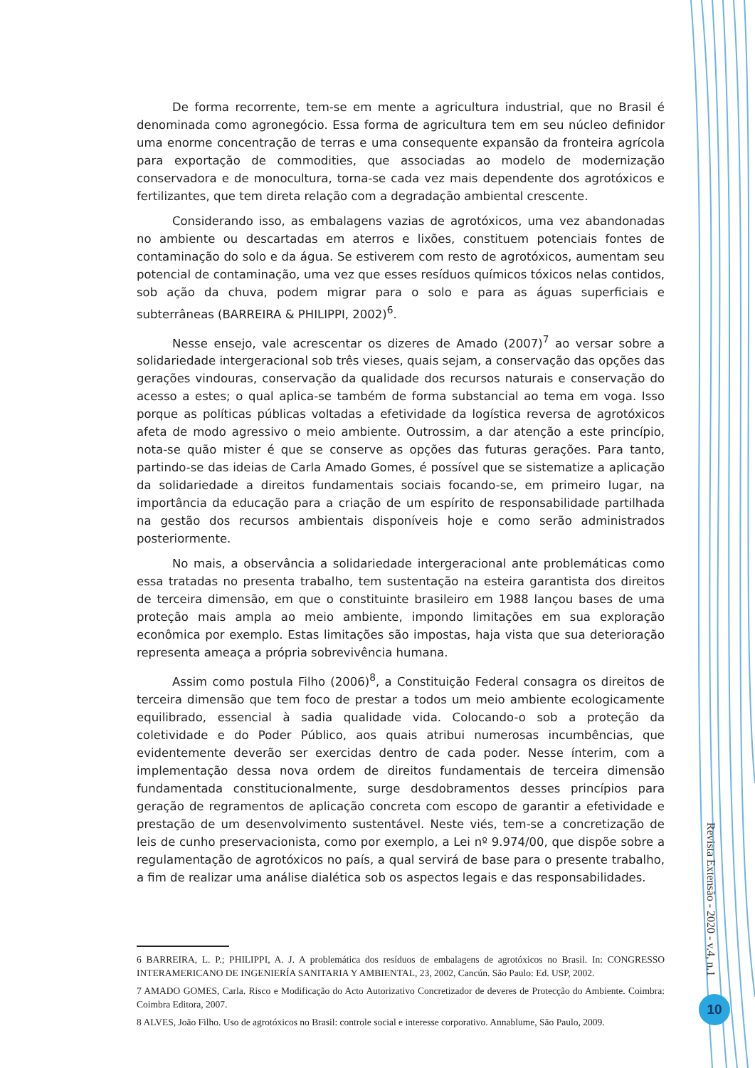De forma recorrente, tem-se em mente a agricultura industrial, que no Brasil é denominada como agronegócio. Essa forma de agricultura tem em seu núcleo definidor uma enorme concentração de terras e uma consequente expansão da fronteira agrícola para exportação de commodities, que associadas ao modelo de modernização conservadora e de monocultura, torna-se cada vez mais dependente dos agrotóxicos e fertilizantes, que tem direta relação com a degradação ambiental crescente.
Considerando isso, as embalagens vazias de agrotóxicos, uma vez abandonadas no ambiente ou descartadas em aterros e lixões, constituem potenciais fontes de contaminação do solo e da água. Se estiverem com resto de agrotóxicos, aumentam seu potencial de contaminação, uma vez que esses resíduos químicos tóxicos nelas contidos, sob ação da chuva, podem migrar para o solo e para as águas superficiais e subterrâneas (BARREIRA & PHILIPPI, 2002)<sup>6</sup>.
Nesse ensejo, vale acrescentar os dizeres de Amado (2007)<sup>7</sup> ao versar sobre a solidariedade intergeracional sob três vieses, quais sejam, a conservação das opções das gerações vindouras, conservação da qualidade dos recursos naturais e conservação do acesso a estes; o qual aplica-se também de forma substancial ao tema em voga. Isso porque as políticas públicas voltadas a efetividade da logística reversa de agrotóxicos afeta de modo agressivo o meio ambiente. Outrossim, a dar atenção a este princípio, nota-se quão mister é que se conserve as opções das futuras gerações. Para tanto, partindo-se das ideias de Carla Amado Gomes, é possível que se sistematize a aplicação da solidariedade a direitos fundamentais sociais focando-se, em primeiro lugar, na importância da educação para a criação de um espírito de responsabilidade partilhada na gestão dos recursos ambientais disponíveis hoje e como serão administrados posteriormente.
No mais, a observância a solidariedade intergeracional ante problemáticas como essa tratadas no presenta trabalho, tem sustentação na esteira garantista dos direitos de terceira dimensão, em que o constituinte brasileiro em 1988 lançou bases de uma proteção mais ampla ao meio ambiente, impondo limitações em sua exploração econômica por exemplo. Estas limitações são impostas, haja vista que sua deterioração representa ameaça a própria sobrevivência humana.
Assim como postula Filho (2006)<sup>8</sup>, a Constituição Federal consagra os direitos de terceira dimensão que tem foco de prestar a todos um meio ambiente ecologicamente equilibrado, essencial à sadia qualidade vida. Colocando-o sob a proteção da coletividade e do Poder Público, aos quais atribui numerosas incumbências, que evidentemente deverão ser exercidas dentro de cada poder. Nesse ínterim, com a implementação dessa nova ordem de direitos fundamentais de terceira dimensão fundamentada constitucionalmente, surge desdobramentos desses princípios para geração de regramentos de aplicação concreta com escopo de garantir a efetividade e prestação de um desenvolvimento sustentável. Neste viés, tem-se a concretização de leis de cunho preservacionista, como por exemplo, a Lei nº 9.974/00, que dispõe sobre a regulamentação de agrotóxicos no país, a qual servirá de base para o presente trabalho, a fim de realizar uma análise dialética sob os aspectos legais e das responsabilidades.
6 BARREIRA, L. P.; PHILIPPI, A. J. A problemática dos resíduos de embalagens de agrotóxicos no Brasil. In: CONGRESSO INTERAMERICANO DE INGENIERÍA SANITARIA Y AMBIENTAL, 23, 2002, Cancún. São Paulo: Ed. USP, 2002.
7 AMADO GOMES, Carla. Risco e Modificação do Acto Autorizativo Concretizador de deveres de Protecção do Ambiente. Coimbra: Coimbra Editora, 2007.
8 ALVES, João Filho. Uso de agrotóxicos no Brasil: controle social e interesse corporativo. Annablume, São Paulo, 2009.
Revista Extensão - 2020 - v.4, n.1
10